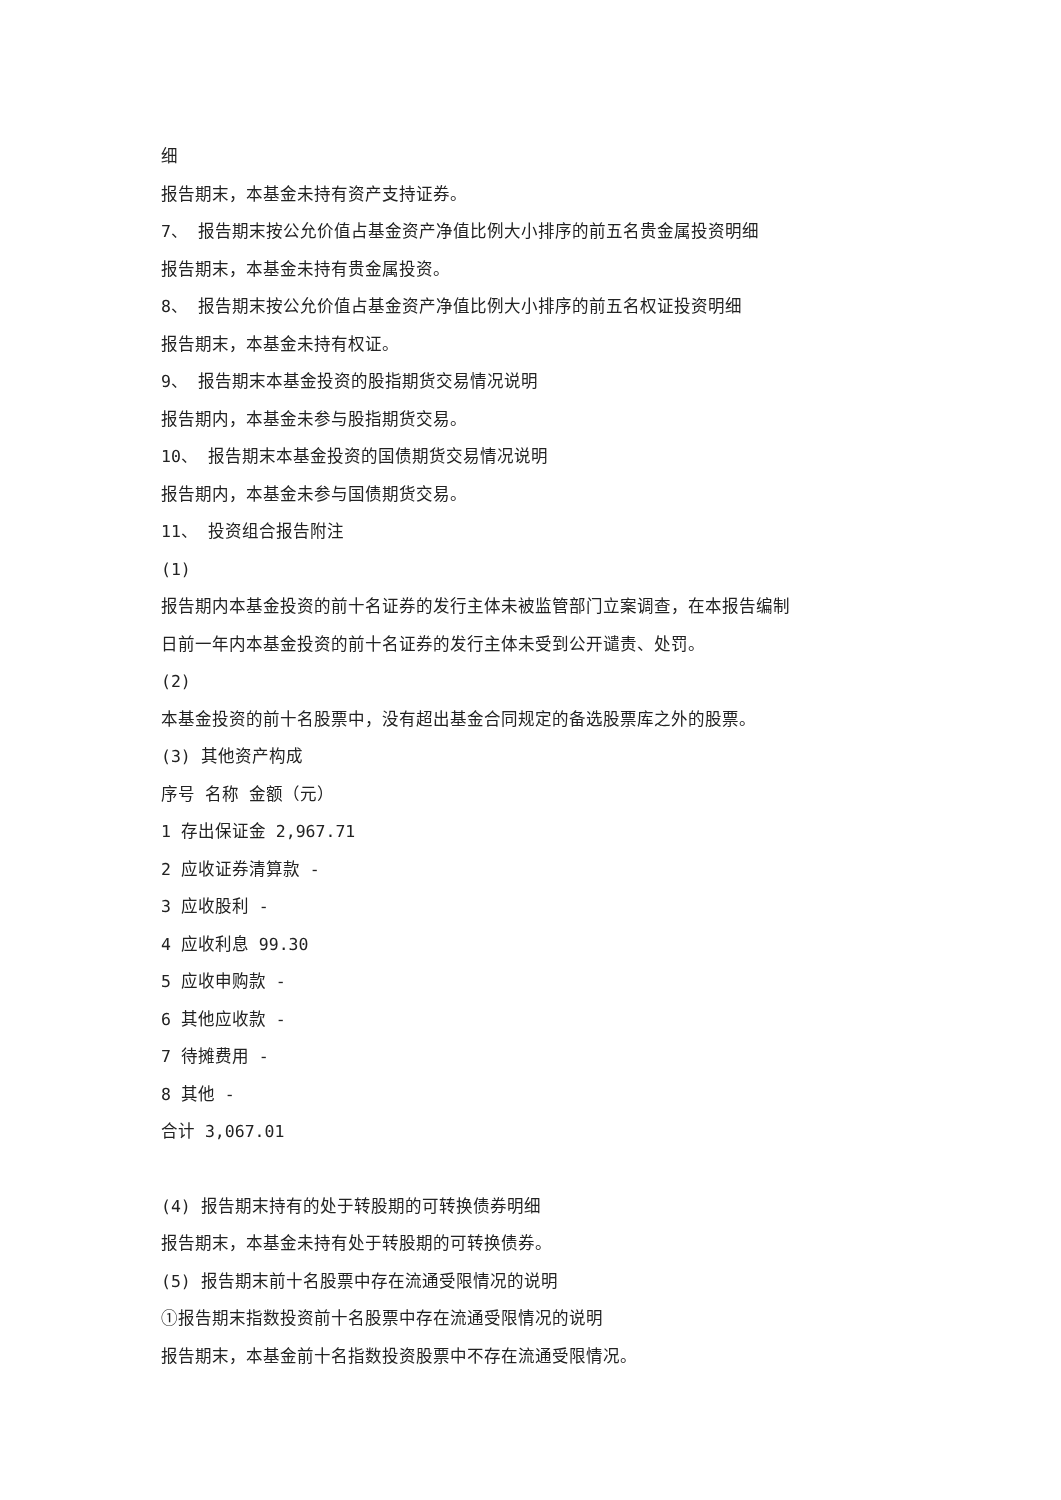细
报告期末，本基金未持有资产支持证券。
7、 报告期末按公允价值占基金资产净值比例大小排序的前五名贵金属投资明细
报告期末，本基金未持有贵金属投资。
8、 报告期末按公允价值占基金资产净值比例大小排序的前五名权证投资明细
报告期末，本基金未持有权证。
9、 报告期末本基金投资的股指期货交易情况说明
报告期内，本基金未参与股指期货交易。
10、 报告期末本基金投资的国债期货交易情况说明
报告期内，本基金未参与国债期货交易。
11、 投资组合报告附注
(1)
报告期内本基金投资的前十名证券的发行主体未被监管部门立案调查，在本报告编制
日前一年内本基金投资的前十名证券的发行主体未受到公开谴责、处罚。
(2)
本基金投资的前十名股票中，没有超出基金合同规定的备选股票库之外的股票。
(3) 其他资产构成
序号 名称 金额（元）
1 存出保证金 2,967.71
2 应收证券清算款 -
3 应收股利 -
4 应收利息 99.30
5 应收申购款 -
6 其他应收款 -
7 待摊费用 -
8 其他 -
合计 3,067.01
(4) 报告期末持有的处于转股期的可转换债券明细
报告期末，本基金未持有处于转股期的可转换债券。
(5) 报告期末前十名股票中存在流通受限情况的说明
①报告期末指数投资前十名股票中存在流通受限情况的说明
报告期末，本基金前十名指数投资股票中不存在流通受限情况。